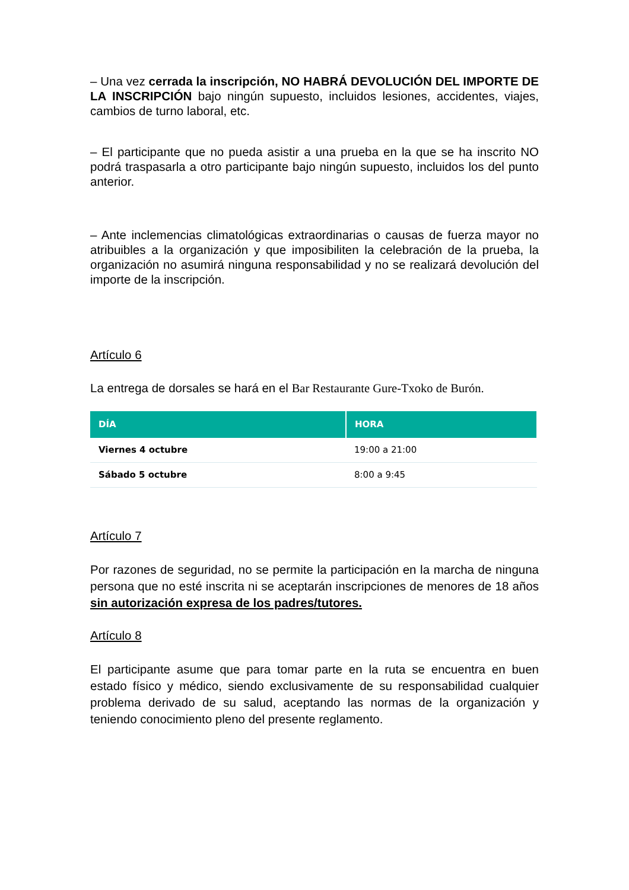– Una vez cerrada la inscripción, NO HABRÁ DEVOLUCIÓN DEL IMPORTE DE LA INSCRIPCIÓN bajo ningún supuesto, incluidos lesiones, accidentes, viajes, cambios de turno laboral, etc.
– El participante que no pueda asistir a una prueba en la que se ha inscrito NO podrá traspasarla a otro participante bajo ningún supuesto, incluidos los del punto anterior.
– Ante inclemencias climatológicas extraordinarias o causas de fuerza mayor no atribuibles a la organización y que imposibiliten la celebración de la prueba, la organización no asumirá ninguna responsabilidad y no se realizará devolución del importe de la inscripción.
Artículo 6
La entrega de dorsales se hará en el Bar Restaurante Gure-Txoko de Burón.
| DÍA | HORA |
| --- | --- |
| Viernes 4 octubre | 19:00 a 21:00 |
| Sábado 5 octubre | 8:00 a 9:45 |
Artículo 7
Por razones de seguridad, no se permite la participación en la marcha de ninguna persona que no esté inscrita ni se aceptarán inscripciones de menores de 18 años sin autorización expresa de los padres/tutores.
Artículo 8
El participante asume que para tomar parte en la ruta se encuentra en buen estado físico y médico, siendo exclusivamente de su responsabilidad cualquier problema derivado de su salud, aceptando las normas de la organización y teniendo conocimiento pleno del presente reglamento.